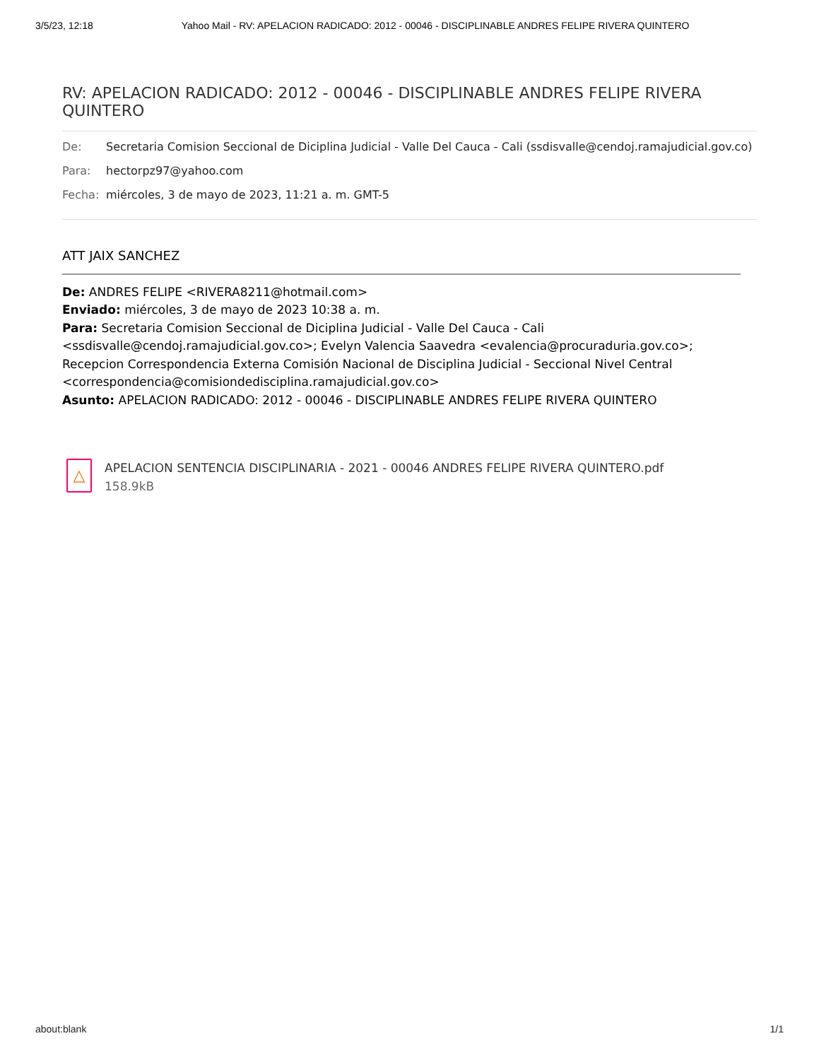3/5/23, 12:18 Yahoo Mail - RV: APELACION RADICADO: 2012 - 00046 - DISCIPLINABLE ANDRES FELIPE RIVERA QUINTERO
RV: APELACION RADICADO: 2012 - 00046 - DISCIPLINABLE ANDRES FELIPE RIVERA QUINTERO
De: Secretaria Comision Seccional de Diciplina Judicial - Valle Del Cauca - Cali (ssdisvalle@cendoj.ramajudicial.gov.co)
Para: hectorpz97@yahoo.com
Fecha: miércoles, 3 de mayo de 2023, 11:21 a. m. GMT-5
ATT JAIX SANCHEZ
De: ANDRES FELIPE <RIVERA8211@hotmail.com>
Enviado: miércoles, 3 de mayo de 2023 10:38 a. m.
Para: Secretaria Comision Seccional de Diciplina Judicial - Valle Del Cauca - Cali <ssdisvalle@cendoj.ramajudicial.gov.co>; Evelyn Valencia Saavedra <evalencia@procuraduria.gov.co>; Recepcion Correspondencia Externa Comisión Nacional de Disciplina Judicial - Seccional Nivel Central <correspondencia@comisiondedisciplina.ramajudicial.gov.co>
Asunto: APELACION RADICADO: 2012 - 00046 - DISCIPLINABLE ANDRES FELIPE RIVERA QUINTERO
△
APELACION SENTENCIA DISCIPLINARIA - 2021 - 00046 ANDRES FELIPE RIVERA QUINTERO.pdf
158.9kB
about:blank 1/1